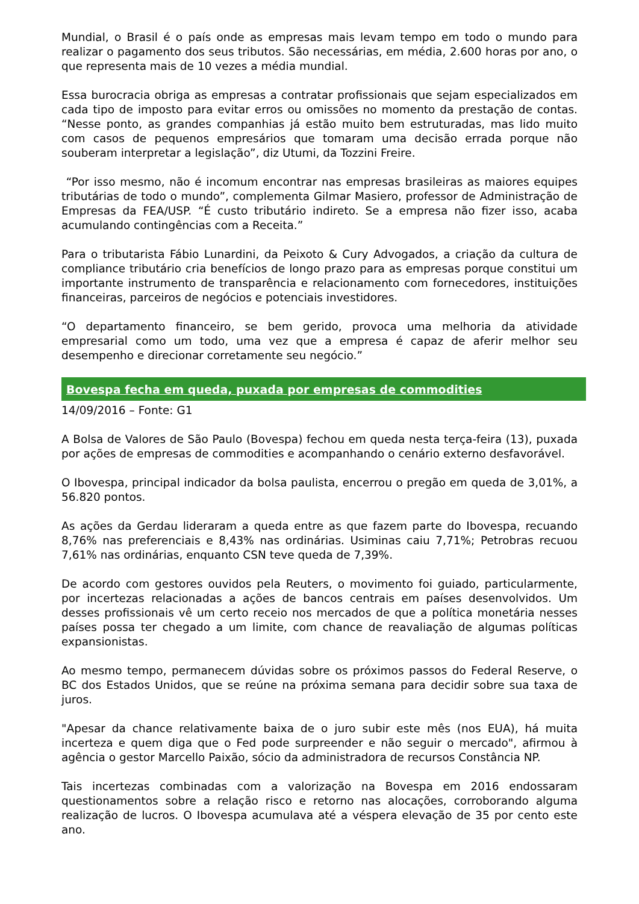Mundial, o Brasil é o país onde as empresas mais levam tempo em todo o mundo para realizar o pagamento dos seus tributos. São necessárias, em média, 2.600 horas por ano, o que representa mais de 10 vezes a média mundial.
Essa burocracia obriga as empresas a contratar profissionais que sejam especializados em cada tipo de imposto para evitar erros ou omissões no momento da prestação de contas. “Nesse ponto, as grandes companhias já estão muito bem estruturadas, mas lido muito com casos de pequenos empresários que tomaram uma decisão errada porque não souberam interpretar a legislação”, diz Utumi, da Tozzini Freire.
“Por isso mesmo, não é incomum encontrar nas empresas brasileiras as maiores equipes tributárias de todo o mundo”, complementa Gilmar Masiero, professor de Administração de Empresas da FEA/USP. “É custo tributário indireto. Se a empresa não fizer isso, acaba acumulando contingências com a Receita.”
Para o tributarista Fábio Lunardini, da Peixoto & Cury Advogados, a criação da cultura de compliance tributário cria benefícios de longo prazo para as empresas porque constitui um importante instrumento de transparência e relacionamento com fornecedores, instituições financeiras, parceiros de negócios e potenciais investidores.
“O departamento financeiro, se bem gerido, provoca uma melhoria da atividade empresarial como um todo, uma vez que a empresa é capaz de aferir melhor seu desempenho e direcionar corretamente seu negócio.”
Bovespa fecha em queda, puxada por empresas de commodities
14/09/2016 – Fonte: G1
A Bolsa de Valores de São Paulo (Bovespa) fechou em queda nesta terça-feira (13), puxada por ações de empresas de commodities e acompanhando o cenário externo desfavorável.
O Ibovespa, principal indicador da bolsa paulista, encerrou o pregão em queda de 3,01%, a 56.820 pontos.
As ações da Gerdau lideraram a queda entre as que fazem parte do Ibovespa, recuando 8,76% nas preferenciais e 8,43% nas ordinárias. Usiminas caiu 7,71%; Petrobras recuou 7,61% nas ordinárias, enquanto CSN teve queda de 7,39%.
De acordo com gestores ouvidos pela Reuters, o movimento foi guiado, particularmente, por incertezas relacionadas a ações de bancos centrais em países desenvolvidos. Um desses profissionais vê um certo receio nos mercados de que a política monetária nesses países possa ter chegado a um limite, com chance de reavaliação de algumas políticas expansionistas.
Ao mesmo tempo, permanecem dúvidas sobre os próximos passos do Federal Reserve, o BC dos Estados Unidos, que se reúne na próxima semana para decidir sobre sua taxa de juros.
"Apesar da chance relativamente baixa de o juro subir este mês (nos EUA), há muita incerteza e quem diga que o Fed pode surpreender e não seguir o mercado", afirmou à agência o gestor Marcello Paixão, sócio da administradora de recursos Constância NP.
Tais incertezas combinadas com a valorização na Bovespa em 2016 endossaram questionamentos sobre a relação risco e retorno nas alocações, corroborando alguma realização de lucros. O Ibovespa acumulava até a véspera elevação de 35 por cento este ano.